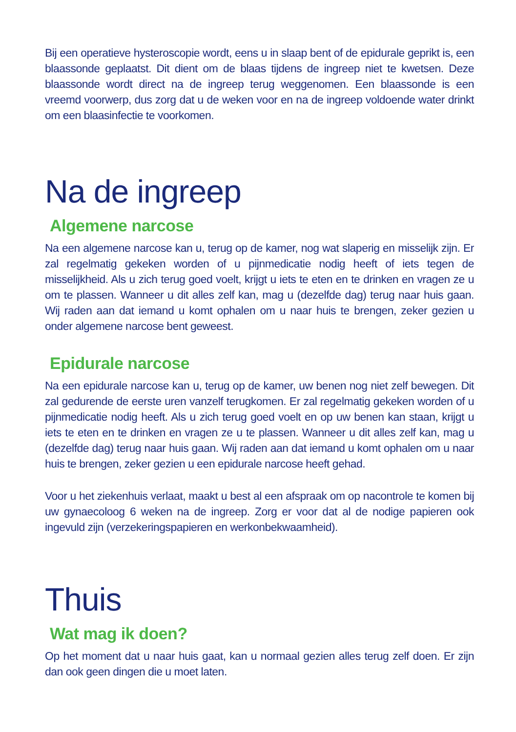Bij een operatieve hysteroscopie wordt, eens u in slaap bent of de epidurale geprikt is, een blaassonde geplaatst. Dit dient om de blaas tijdens de ingreep niet te kwetsen. Deze blaassonde wordt direct na de ingreep terug weggenomen. Een blaassonde is een vreemd voorwerp, dus zorg dat u de weken voor en na de ingreep voldoende water drinkt om een blaasinfectie te voorkomen.
Na de ingreep
Algemene narcose
Na een algemene narcose kan u, terug op de kamer, nog wat slaperig en misselijk zijn. Er zal regelmatig gekeken worden of u pijnmedicatie nodig heeft of iets tegen de misselijkheid. Als u zich terug goed voelt, krijgt u iets te eten en te drinken en vragen ze u om te plassen. Wanneer u dit alles zelf kan, mag u (dezelfde dag) terug naar huis gaan. Wij raden aan dat iemand u komt ophalen om u naar huis te brengen, zeker gezien u onder algemene narcose bent geweest.
Epidurale narcose
Na een epidurale narcose kan u, terug op de kamer, uw benen nog niet zelf bewegen. Dit zal gedurende de eerste uren vanzelf terugkomen. Er zal regelmatig gekeken worden of u pijnmedicatie nodig heeft. Als u zich terug goed voelt en op uw benen kan staan, krijgt u iets te eten en te drinken en vragen ze u te plassen. Wanneer u dit alles zelf kan, mag u (dezelfde dag) terug naar huis gaan. Wij raden aan dat iemand u komt ophalen om u naar huis te brengen, zeker gezien u een epidurale narcose heeft gehad.
Voor u het ziekenhuis verlaat, maakt u best al een afspraak om op nacontrole te komen bij uw gynaecoloog 6 weken na de ingreep. Zorg er voor dat al de nodige papieren ook ingevuld zijn (verzekeringspapieren en werkonbekwaamheid).
Thuis
Wat mag ik doen?
Op het moment dat u naar huis gaat, kan u normaal gezien alles terug zelf doen. Er zijn dan ook geen dingen die u moet laten.